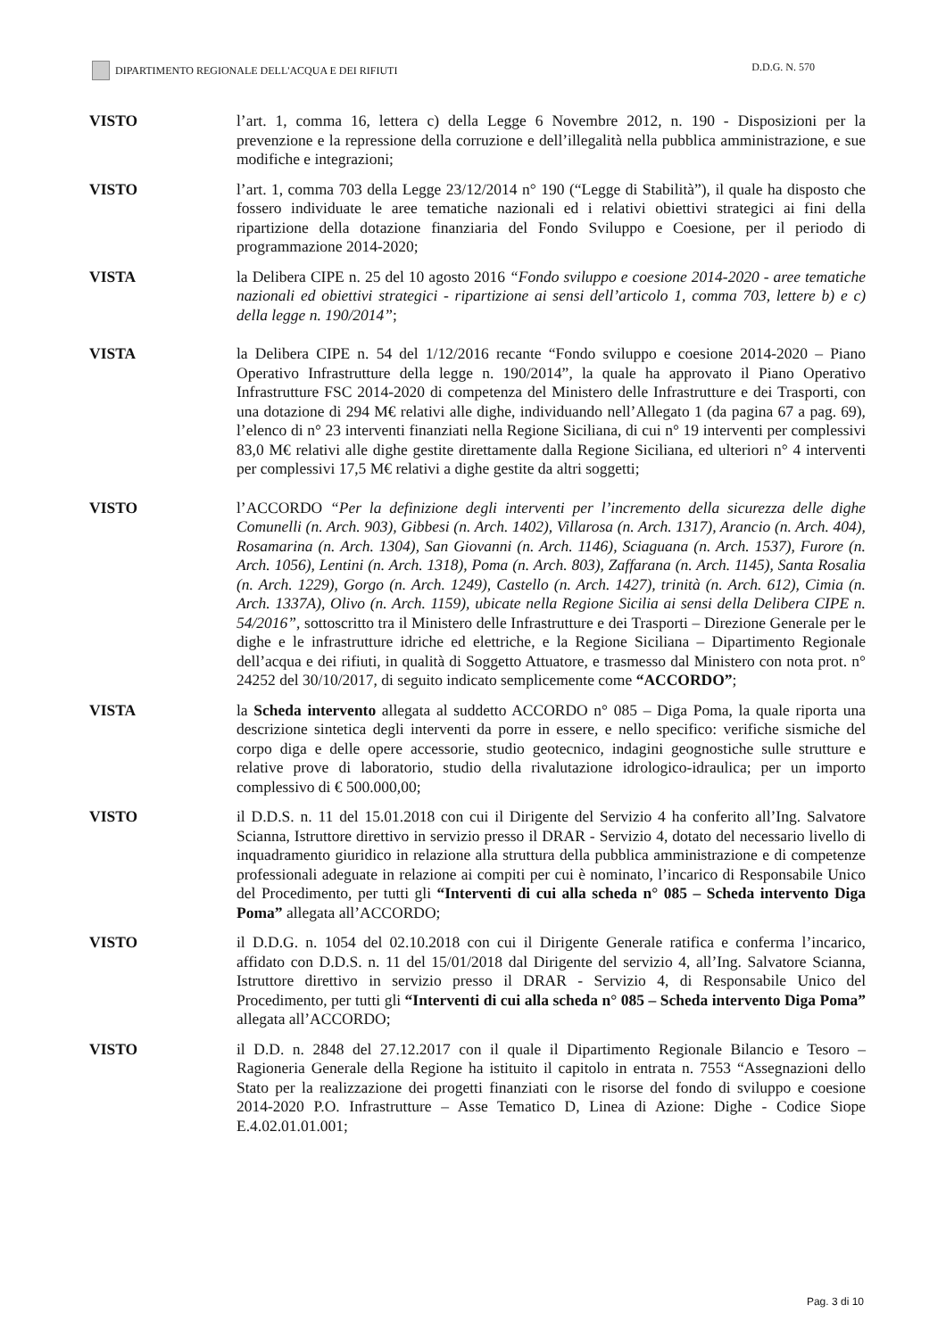DIPARTIMENTO REGIONALE DELL'ACQUA E DEI RIFIUTI
D.D.G. N. 570
VISTO l’art. 1, comma 16, lettera c) della Legge 6 Novembre 2012, n. 190 - Disposizioni per la prevenzione e la repressione della corruzione e dell’illegalità nella pubblica amministrazione, e sue modifiche e integrazioni;
VISTO l’art. 1, comma 703 della Legge 23/12/2014 n° 190 (“Legge di Stabilità”), il quale ha disposto che fossero individuate le aree tematiche nazionali ed i relativi obiettivi strategici ai fini della ripartizione della dotazione finanziaria del Fondo Sviluppo e Coesione, per il periodo di programmazione 2014-2020;
VISTA la Delibera CIPE n. 25 del 10 agosto 2016 “Fondo sviluppo e coesione 2014-2020 - aree tematiche nazionali ed obiettivi strategici - ripartizione ai sensi dell’articolo 1, comma 703, lettere b) e c) della legge n. 190/2014”;
VISTA la Delibera CIPE n. 54 del 1/12/2016 recante “Fondo sviluppo e coesione 2014-2020 – Piano Operativo Infrastrutture della legge n. 190/2014”, la quale ha approvato il Piano Operativo Infrastrutture FSC 2014-2020 di competenza del Ministero delle Infrastrutture e dei Trasporti, con una dotazione di 294 M€ relativi alle dighe, individuando nell’Allegato 1 (da pagina 67 a pag. 69), l’elenco di n° 23 interventi finanziati nella Regione Siciliana, di cui n° 19 interventi per complessivi 83,0 M€ relativi alle dighe gestite direttamente dalla Regione Siciliana, ed ulteriori n° 4 interventi per complessivi 17,5 M€ relativi a dighe gestite da altri soggetti;
VISTO l’ACCORDO “Per la definizione degli interventi per l’incremento della sicurezza delle dighe Comunelli (n. Arch. 903), Gibbesi (n. Arch. 1402), Villarosa (n. Arch. 1317), Arancio (n. Arch. 404), Rosamarina (n. Arch. 1304), San Giovanni (n. Arch. 1146), Sciaguana (n. Arch. 1537), Furore (n. Arch. 1056), Lentini (n. Arch. 1318), Poma (n. Arch. 803), Zaffarana (n. Arch. 1145), Santa Rosalia (n. Arch. 1229), Gorgo (n. Arch. 1249), Castello (n. Arch. 1427), trinità (n. Arch. 612), Cimia (n. Arch. 1337A), Olivo (n. Arch. 1159), ubicate nella Regione Sicilia ai sensi della Delibera CIPE n. 54/2016”, sottoscritto tra il Ministero delle Infrastrutture e dei Trasporti – Direzione Generale per le dighe e le infrastrutture idriche ed elettriche, e la Regione Siciliana – Dipartimento Regionale dell’acqua e dei rifiuti, in qualità di Soggetto Attuatore, e trasmesso dal Ministero con nota prot. n° 24252 del 30/10/2017, di seguito indicato semplicemente come “ACCORDO”;
VISTA la Scheda intervento allegata al suddetto ACCORDO n° 085 – Diga Poma, la quale riporta una descrizione sintetica degli interventi da porre in essere, e nello specifico: verifiche sismiche del corpo diga e delle opere accessorie, studio geotecnico, indagini geognostiche sulle strutture e relative prove di laboratorio, studio della rivalutazione idrologico-idraulica; per un importo complessivo di € 500.000,00;
VISTO il D.D.S. n. 11 del 15.01.2018 con cui il Dirigente del Servizio 4 ha conferito all’Ing. Salvatore Scianna, Istruttore direttivo in servizio presso il DRAR - Servizio 4, dotato del necessario livello di inquadramento giuridico in relazione alla struttura della pubblica amministrazione e di competenze professionali adeguate in relazione ai compiti per cui è nominato, l’incarico di Responsabile Unico del Procedimento, per tutti gli “Interventi di cui alla scheda n° 085 – Scheda intervento Diga Poma” allegata all’ACCORDO;
VISTO il D.D.G. n. 1054 del 02.10.2018 con cui il Dirigente Generale ratifica e conferma l’incarico, affidato con D.D.S. n. 11 del 15/01/2018 dal Dirigente del servizio 4, all’Ing. Salvatore Scianna, Istruttore direttivo in servizio presso il DRAR - Servizio 4, di Responsabile Unico del Procedimento, per tutti gli “Interventi di cui alla scheda n° 085 – Scheda intervento Diga Poma” allegata all’ACCORDO;
VISTO il D.D. n. 2848 del 27.12.2017 con il quale il Dipartimento Regionale Bilancio e Tesoro – Ragioneria Generale della Regione ha istituito il capitolo in entrata n. 7553 “Assegnazioni dello Stato per la realizzazione dei progetti finanziati con le risorse del fondo di sviluppo e coesione 2014-2020 P.O. Infrastrutture – Asse Tematico D, Linea di Azione: Dighe - Codice Siope E.4.02.01.01.001;
Pag. 3 di 10